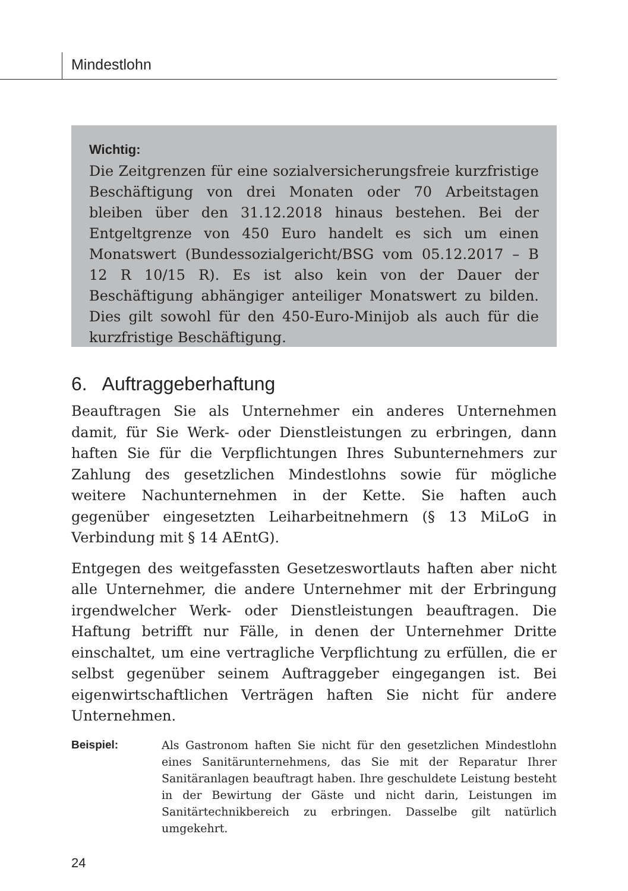Mindestlohn
Wichtig:
Die Zeitgrenzen für eine sozialversicherungsfreie kurzfristige Beschäftigung von drei Monaten oder 70 Arbeitstagen bleiben über den 31.12.2018 hinaus bestehen. Bei der Entgeltgrenze von 450 Euro handelt es sich um einen Monatswert (Bundessozialgericht/BSG vom 05.12.2017 – B 12 R 10/15 R). Es ist also kein von der Dauer der Beschäftigung abhängiger anteiliger Monatswert zu bilden. Dies gilt sowohl für den 450-Euro-Minijob als auch für die kurzfristige Beschäftigung.
6. Auftraggeberhaftung
Beauftragen Sie als Unternehmer ein anderes Unternehmen damit, für Sie Werk- oder Dienstleistungen zu erbringen, dann haften Sie für die Verpflichtungen Ihres Subunternehmers zur Zahlung des gesetzlichen Mindestlohns sowie für mögliche weitere Nachunternehmen in der Kette. Sie haften auch gegenüber eingesetzten Leiharbeitnehmern (§ 13 MiLoG in Verbindung mit § 14 AEntG).
Entgegen des weitgefassten Gesetzeswortlauts haften aber nicht alle Unternehmer, die andere Unternehmer mit der Erbringung irgendwelcher Werk- oder Dienstleistungen beauftragen. Die Haftung betrifft nur Fälle, in denen der Unternehmer Dritte einschaltet, um eine vertragliche Verpflichtung zu erfüllen, die er selbst gegenüber seinem Auftraggeber eingegangen ist. Bei eigenwirtschaftlichen Verträgen haften Sie nicht für andere Unternehmen.
Beispiel: Als Gastronom haften Sie nicht für den gesetzlichen Mindestlohn eines Sanitärunternehmens, das Sie mit der Reparatur Ihrer Sanitäranlagen beauftragt haben. Ihre geschuldete Leistung besteht in der Bewirtung der Gäste und nicht darin, Leistungen im Sanitärtechnikbereich zu erbringen. Dasselbe gilt natürlich umgekehrt.
24